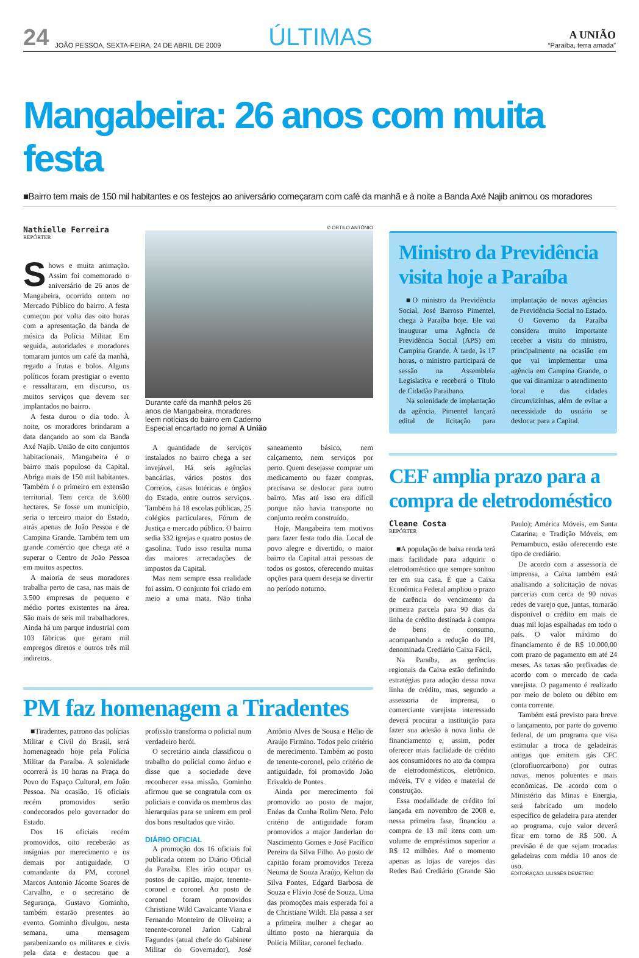24 JOÃO PESSOA, SEXTA-FEIRA, 24 DE ABRIL DE 2009 ÚLTIMAS A UNIÃO
“Paraíba, terra amada”
Mangabeira: 26 anos com muita festa
■Bairro tem mais de 150 mil habitantes e os festejos ao aniversário começaram com café da manhã e à noite a Banda Axé Najib animou os moradores
Nathielle Ferreira
REPÓRTER
Shows e muita animação. Assim foi comemorado o aniversário de 26 anos de Mangabeira, ocorrido ontem no Mercado Público do bairro. A festa começou por volta das oito horas com a apresentação da banda de música da Polícia Militar. Em seguida, autoridades e moradores tomaram juntos um café da manhã, regado a frutas e bolos. Alguns políticos foram prestigiar o evento e ressaltaram, em discurso, os muitos serviços que devem ser implantados no bairro.
A festa durou o dia todo. À noite, os moradores brindaram a data dançando ao som da Banda Axé Najib. União de oito conjuntos habitacionais, Mangabeira é o bairro mais populoso da Capital. Abriga mais de 150 mil habitantes. Também é o primeiro em extensão territorial. Tem cerca de 3.600 hectares. Se fosse um município, seria o terceiro maior do Estado, atrás apenas de João Pessoa e de Campina Grande. Também tem um grande comércio que chega até a superar o Centro de João Pessoa em muitos aspectos.
A maioria de seus moradores trabalha perto de casa, nas mais de 3.500 empresas de pequeno e médio portes existentes na área. São mais de seis mil trabalhadores. Ainda há um parque industrial com 103 fábricas que geram mil empregos diretos e outros três mil indiretos.
© ORTILO ANTÔNIO
Durante café da manhã pelos 26 anos de Mangabeira, moradores leem notícias do bairro em Caderno Especial encartado no jornal A União
A quantidade de serviços instalados no bairro chega a ser invejável. Há seis agências bancárias, vários postos dos Correios, casas lotéricas e órgãos do Estado, entre outros serviços. Também há 18 escolas públicas, 25 colégios particulares, Fórum de Justiça e mercado público. O bairro sedia 332 igrejas e quatro postos de gasolina. Tudo isso resulta numa das maiores arrecadações de impostos da Capital.
Mas nem sempre essa realidade foi assim. O conjunto foi criado em meio a uma mata. Não tinha saneamento básico, nem calçamento, nem serviços por perto. Quem desejasse comprar um medicamento ou fazer compras, precisava se deslocar para outro bairro. Mas até isso era difícil porque não havia transporte no conjunto recém construído.
Hoje, Mangabeira tem motivos para fazer festa todo dia. Local de povo alegre e divertido, o maior bairro da Capital atrai pessoas de todos os gostos, oferecendo muitas opções para quem deseja se divertir no período noturno.
PM faz homenagem a Tiradentes
■Tiradentes, patrono das polícias Militar e Civil do Brasil, será homenageado hoje pela Polícia Militar da Paraíba. A solenidade ocorrerá às 10 horas na Praça do Povo do Espaço Cultural, em João Pessoa. Na ocasião, 16 oficiais recém promovidos serão condecorados pelo governador do Estado.
Dos 16 oficiais recém promovidos, oito receberão as insígnias por merecimento e os demais por antiguidade. O comandante da PM, coronel Marcos Antonio Jácome Soares de Carvalho, e o secretário de Segurança, Gustavo Gominho, também estarão presentes ao evento. Gominho divulgou, nesta semana, uma mensagem parabenizando os militares e civis pela data e destacou que a profissão transforma o policial num verdadeiro herói.
O secretário ainda classificou o trabalho do policial como árduo e disse que a sociedade deve reconhecer essa missão. Gominho afirmou que se congratula com os policiais e convida os membros das hierarquias para se unirem em prol dos bons resultados que virão.
DIÁRIO OFICIAL
A promoção dos 16 oficiais foi publicada ontem no Diário Oficial da Paraíba. Eles irão ocupar os postos de capitão, major, tenente-coronel e coronel. Ao posto de coronel foram promovidos Christiane Wild Cavalcante Viana e Fernando Monteiro de Oliveira; a tenente-coronel Jarlon Cabral Fagundes (atual chefe do Gabinete Militar do Governador), José Antônio Alves de Sousa e Hélio de Araújo Firmino. Todos pelo critério de merecimento. Também ao posto de tenente-coronel, pelo critério de antiguidade, foi promovido João Erivaldo de Pontes.
Ainda por merecimento foi promovido ao posto de major, Enéas da Cunha Rolim Neto. Pelo critério de antiguidade foram promovidos a major Janderlan do Nascimento Gomes e José Pacífico Pereira da Silva Filho. Ao posto de capitão foram promovidos Tereza Neuma de Souza Araújo, Kelton da Silva Pontes, Edgard Barbosa de Souza e Flávio José de Souza. Uma das promoções mais esperada foi a de Christiane Wildt. Ela passa a ser a primeira mulher a chegar ao último posto na hierarquia da Polícia Militar, coronel fechado.
Ministro da Previdência visita hoje a Paraíba
■O ministro da Previdência Social, José Barroso Pimentel, chega à Paraíba hoje. Ele vai inaugurar uma Agência de Previdência Social (APS) em Campina Grande. À tarde, às 17 horas, o ministro participará de sessão na Assembleia Legislativa e receberá o Título de Cidadão Paraibano.
Na solenidade de implantação da agência, Pimentel lançará edital de licitação para implantação de novas agências de Previdência Social no Estado.
O Governo da Paraíba considera muito importante receber a visita do ministro, principalmente na ocasião em que vai implementar uma agência em Campina Grande, o que vai dinamizar o atendimento local e das cidades circunvizinhas, além de evitar a necessidade do usuário se deslocar para a Capital.
CEF amplia prazo para a compra de eletrodoméstico
Cleane Costa
REPÓRTER
■A população de baixa renda terá mais facilidade para adquirir o eletrodoméstico que sempre sonhou ter em sua casa. É que a Caixa Econômica Federal ampliou o prazo de carência do vencimento da primeira parcela para 90 dias da linha de crédito destinada à compra de bens de consumo, acompanhando a redução do IPI, denominada Crediário Caixa Fácil.
Na Paraíba, as gerências regionais da Caixa estão definindo estratégias para adoção dessa nova linha de crédito, mas, segundo a assessoria de imprensa, o comerciante varejista interessado deverá procurar a instituição para fazer sua adesão à nova linha de financiamento e, assim, poder oferecer mais facilidade de crédito aos consumidores no ato da compra de eletrodomésticos, eletrônico, móveis, TV e vídeo e material de construção.
Essa modalidade de crédito foi lançada em novembro de 2008 e, nessa primeira fase, financiou a compra de 13 mil itens com um volume de empréstimos superior a R$ 12 milhões. Até o momento apenas as lojas de varejos das Redes Baú Crediário (Grande São Paulo); América Móveis, em Santa Catarina; e Tradição Móveis, em Pernambuco, estão oferecendo este tipo de crediário.
De acordo com a assessoria de imprensa, a Caixa também está analisando a solicitação de novas parcerias com cerca de 90 novas redes de varejo que, juntas, tornarão disponível o crédito em mais de duas mil lojas espalhadas em todo o país. O valor máximo do financiamento é de R$ 10.000,00 com prazo de pagamento em até 24 meses. As taxas são prefixadas de acordo com o mercado de cada varejista. O pagamento é realizado por meio de boleto ou débito em conta corrente.
Também está previsto para breve o lançamento, por parte do governo federal, de um programa que visa estimular a troca de geladeiras antigas que emitem gás CFC (clorofluorcarbono) por outras novas, menos poluentes e mais econômicas. De acordo com o Ministério das Minas e Energia, será fabricado um modelo específico de geladeira para atender ao programa, cujo valor deverá ficar em torno de R$ 500. A previsão é de que sejam trocadas geladeiras com média 10 anos de uso.
EDITORAÇÃO: ULISSES DEMÉTRIO